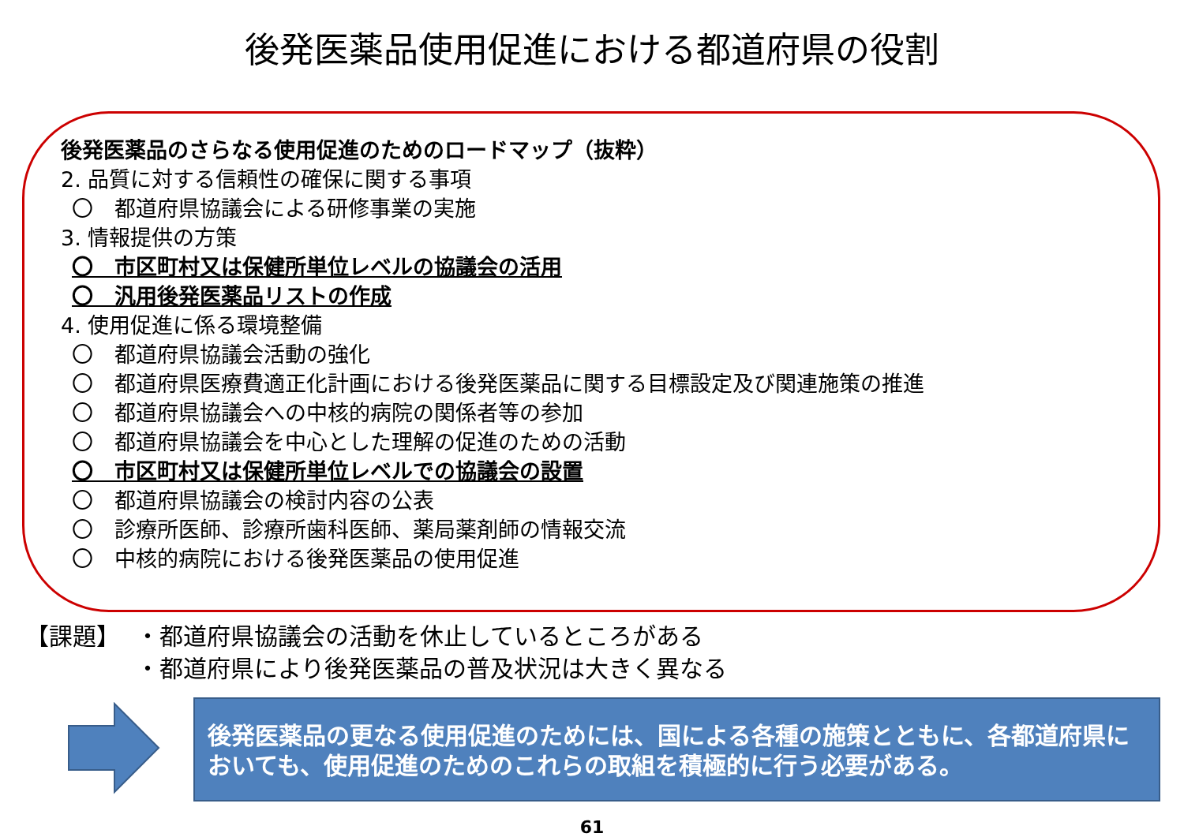後発医薬品使用促進における都道府県の役割
後発医薬品のさらなる使用促進のためのロードマップ（抜粋）
2. 品質に対する信頼性の確保に関する事項
〇　都道府県協議会による研修事業の実施
3. 情報提供の方策
〇　市区町村又は保健所単位レベルの協議会の活用
〇　汎用後発医薬品リストの作成
4. 使用促進に係る環境整備
〇　都道府県協議会活動の強化
〇　都道府県医療費適正化計画における後発医薬品に関する目標設定及び関連施策の推進
〇　都道府県協議会への中核的病院の関係者等の参加
〇　都道府県協議会を中心とした理解の促進のための活動
〇　市区町村又は保健所単位レベルでの協議会の設置
〇　都道府県協議会の検討内容の公表
〇　診療所医師、診療所歯科医師、薬局薬剤師の情報交流
〇　中核的病院における後発医薬品の使用促進
【課題】 ・都道府県協議会の活動を休止しているところがある
・都道府県により後発医薬品の普及状況は大きく異なる
後発医薬品の更なる使用促進のためには、国による各種の施策とともに、各都道府県においても、使用促進のためのこれらの取組を積極的に行う必要がある。
61